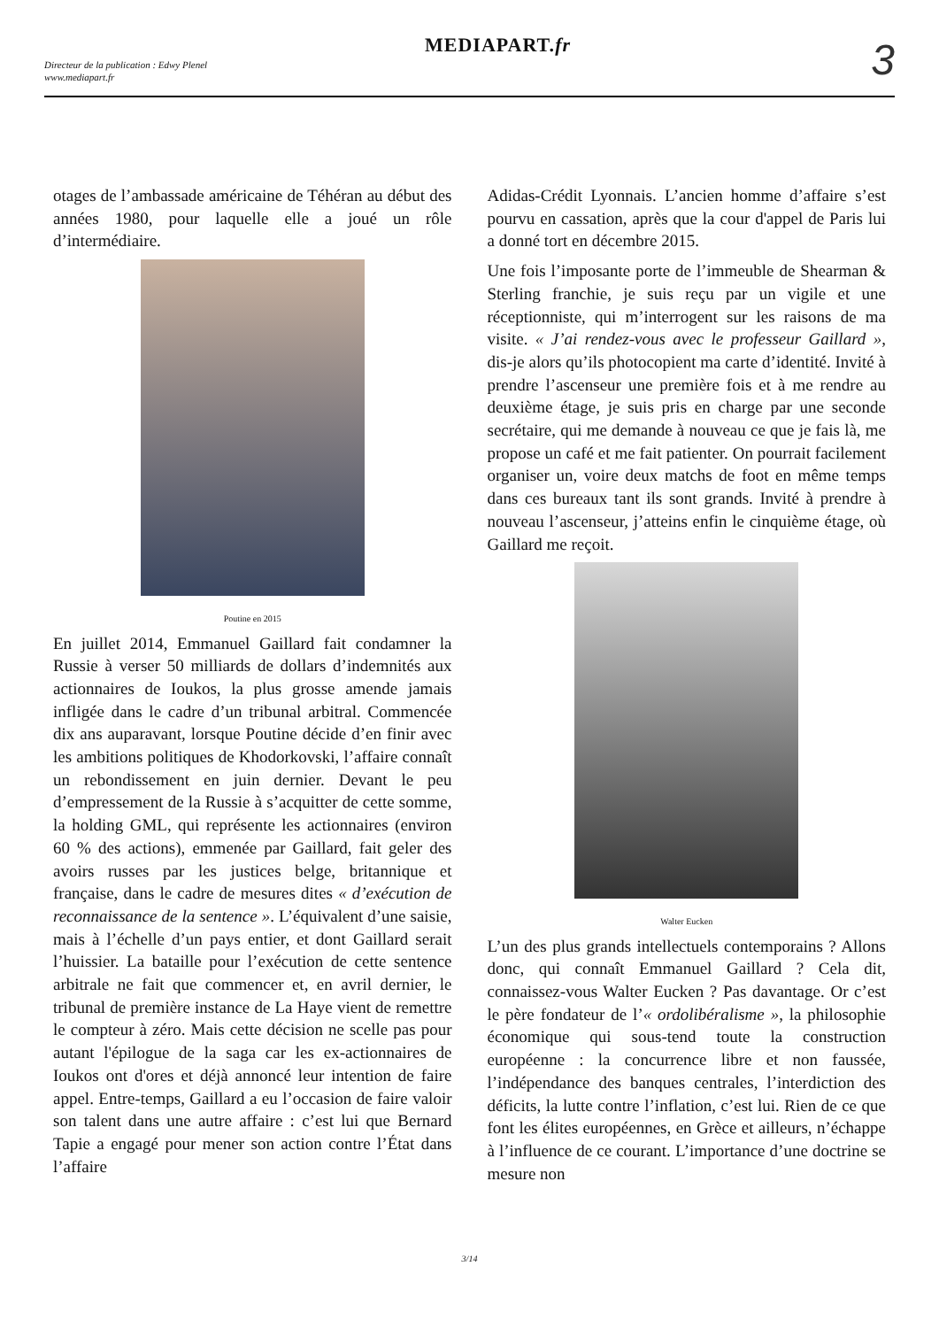Directeur de la publication : Edwy Plenel
www.mediapart.fr
MEDIAPART.fr
3
otages de l’ambassade américaine de Téhéran au début des années 1980, pour laquelle elle a joué un rôle d’intermédiaire.
Poutine en 2015
En juillet 2014, Emmanuel Gaillard fait condamner la Russie à verser 50 milliards de dollars d’indemnités aux actionnaires de Ioukos, la plus grosse amende jamais infligée dans le cadre d’un tribunal arbitral. Commencée dix ans auparavant, lorsque Poutine décide d’en finir avec les ambitions politiques de Khodorkovski, l’affaire connaît un rebondissement en juin dernier. Devant le peu d’empressement de la Russie à s’acquitter de cette somme, la holding GML, qui représente les actionnaires (environ 60 % des actions), emmenée par Gaillard, fait geler des avoirs russes par les justices belge, britannique et française, dans le cadre de mesures dites « d’exécution de reconnaissance de la sentence ». L’équivalent d’une saisie, mais à l’échelle d’un pays entier, et dont Gaillard serait l’huissier. La bataille pour l’exécution de cette sentence arbitrale ne fait que commencer et, en avril dernier, le tribunal de première instance de La Haye vient de remettre le compteur à zéro. Mais cette décision ne scelle pas pour autant l'épilogue de la saga car les ex-actionnaires de Ioukos ont d'ores et déjà annoncé leur intention de faire appel. Entre-temps, Gaillard a eu l’occasion de faire valoir son talent dans une autre affaire : c’est lui que Bernard Tapie a engagé pour mener son action contre l’État dans l’affaire
Adidas-Crédit Lyonnais. L’ancien homme d’affaire s’est pourvu en cassation, après que la cour d'appel de Paris lui a donné tort en décembre 2015.
Une fois l’imposante porte de l’immeuble de Shearman & Sterling franchie, je suis reçu par un vigile et une réceptionniste, qui m’interrogent sur les raisons de ma visite. « J’ai rendez-vous avec le professeur Gaillard », dis-je alors qu’ils photocopient ma carte d’identité. Invité à prendre l’ascenseur une première fois et à me rendre au deuxième étage, je suis pris en charge par une seconde secrétaire, qui me demande à nouveau ce que je fais là, me propose un café et me fait patienter. On pourrait facilement organiser un, voire deux matchs de foot en même temps dans ces bureaux tant ils sont grands. Invité à prendre à nouveau l’ascenseur, j’atteins enfin le cinquième étage, où Gaillard me reçoit.
Walter Eucken
L’un des plus grands intellectuels contemporains ? Allons donc, qui connaît Emmanuel Gaillard ? Cela dit, connaissez-vous Walter Eucken ? Pas davantage. Or c’est le père fondateur de l’« ordolibéralisme », la philosophie économique qui sous-tend toute la construction européenne : la concurrence libre et non faussée, l’indépendance des banques centrales, l’interdiction des déficits, la lutte contre l’inflation, c’est lui. Rien de ce que font les élites européennes, en Grèce et ailleurs, n’échappe à l’influence de ce courant. L’importance d’une doctrine se mesure non
3/14